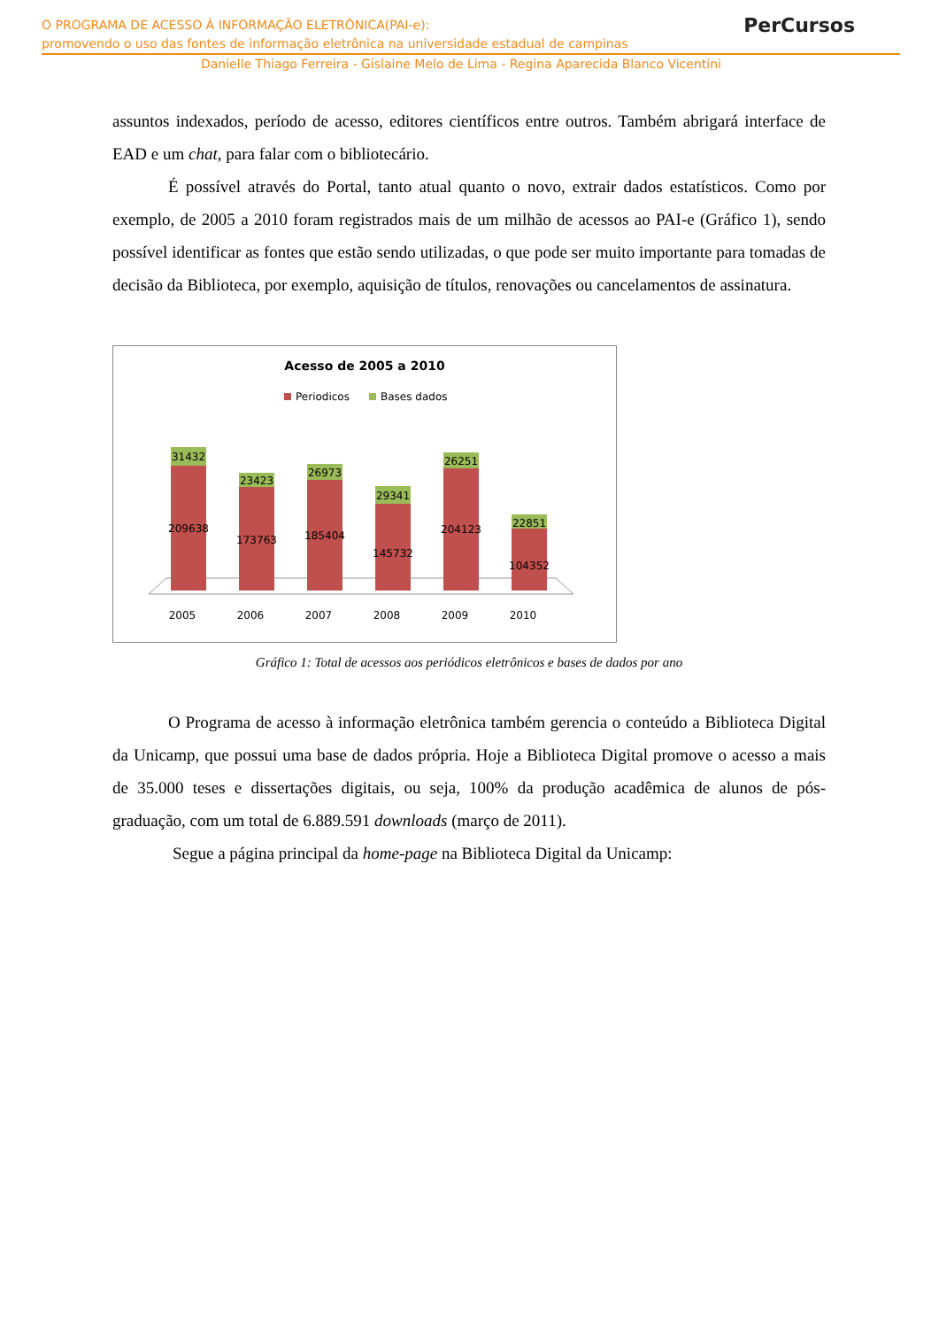O PROGRAMA DE ACESSO À INFORMAÇÃO ELETRÔNICA(PAI-e):
promovendo o uso das fontes de informação eletrônica na universidade estadual de campinas
Danielle Thiago Ferreira - Gislaine Melo de Lima - Regina Aparecida Blanco Vicentini
PerCursos
assuntos indexados, período de acesso, editores científicos entre outros. Também abrigará interface de EAD e um chat, para falar com o bibliotecário.
É possível através do Portal, tanto atual quanto o novo, extrair dados estatísticos. Como por exemplo, de 2005 a 2010 foram registrados mais de um milhão de acessos ao PAI-e (Gráfico 1), sendo possível identificar as fontes que estão sendo utilizadas, o que pode ser muito importante para tomadas de decisão da Biblioteca, por exemplo, aquisição de títulos, renovações ou cancelamentos de assinatura.
Acesso de 2005 a 2010
Periodicos
Bases dados
31432
209638
2005
23423
173763
2006
26973
185404
2007
29341
145732
2008
26251
204123
2009
22851
104352
2010
Gráfico 1: Total de acessos aos periódicos eletrônicos e bases de dados por ano
O Programa de acesso à informação eletrônica também gerencia o conteúdo a Biblioteca Digital da Unicamp, que possui uma base de dados própria. Hoje a Biblioteca Digital promove o acesso a mais de 35.000 teses e dissertações digitais, ou seja, 100% da produção acadêmica de alunos de pós-graduação, com um total de 6.889.591 downloads (março de 2011).
Segue a página principal da home-page na Biblioteca Digital da Unicamp: